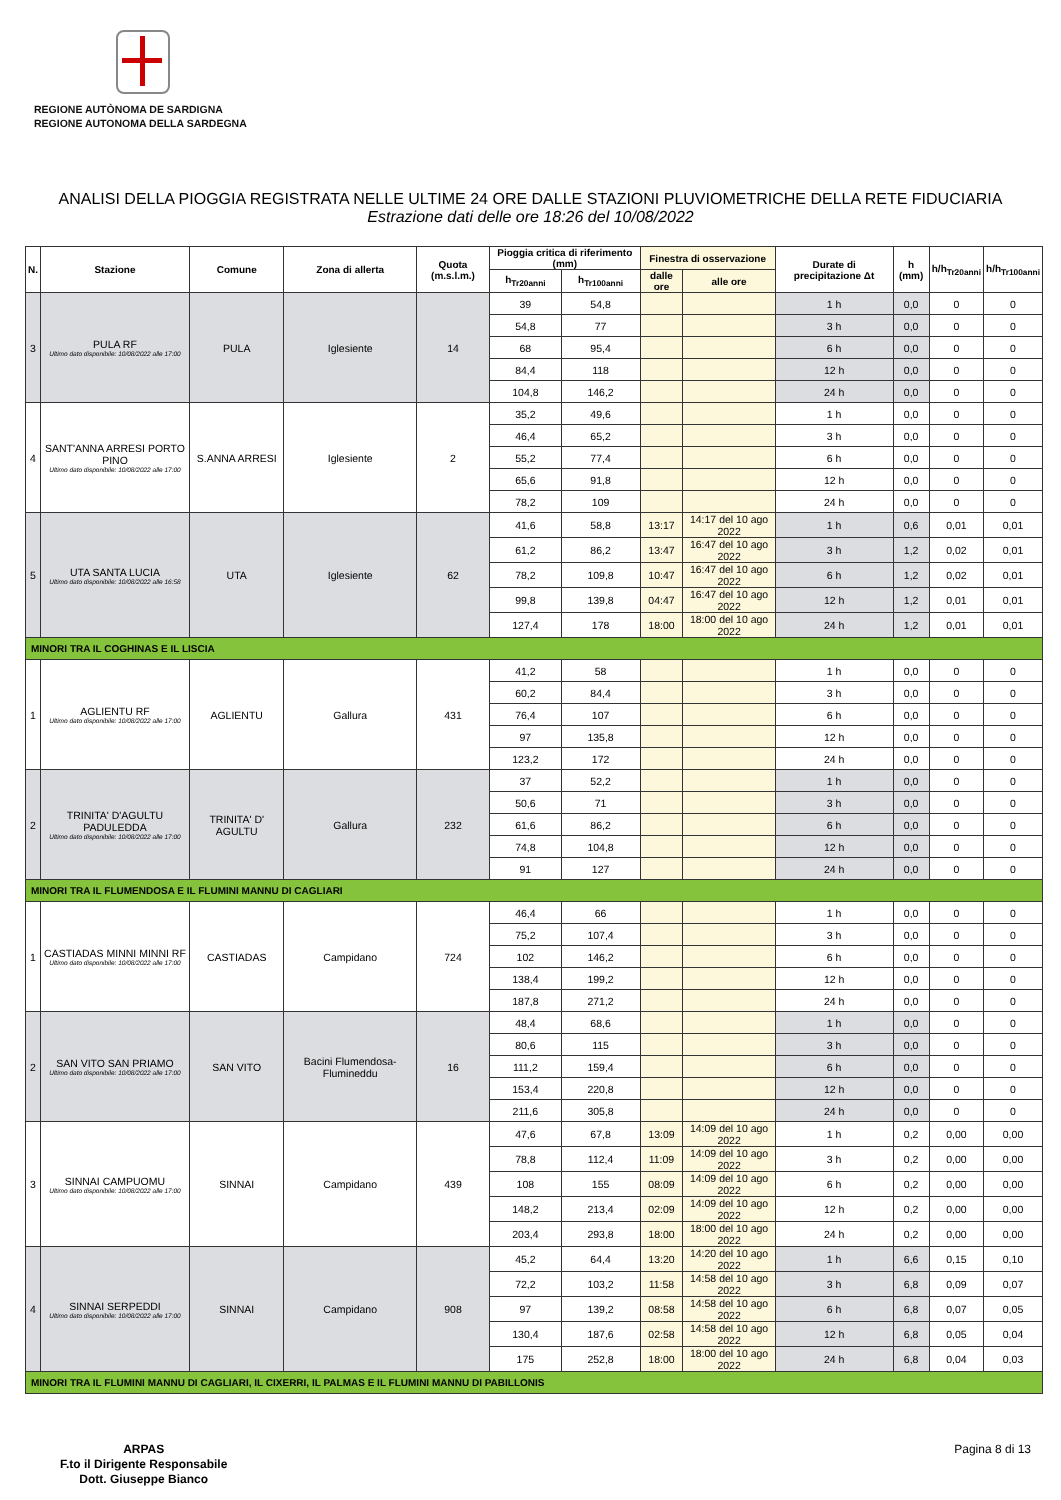REGIONE AUTÒNOMA DE SARDIGNA
REGIONE AUTONOMA DELLA SARDEGNA
ANALISI DELLA PIOGGIA REGISTRATA NELLE ULTIME 24 ORE DALLE STAZIONI PLUVIOMETRICHE DELLA RETE FIDUCIARIA
Estrazione dati delle ore 18:26 del 10/08/2022
| N. | Stazione | Comune | Zona di allerta | Quota (m.s.l.m.) | Pioggia critica di riferimento (mm) | | Finestra di osservazione | | Durate di precipitazione Δt | h (mm) | h/h<sub>Tr20anni</sub> | h/h<sub>Tr100anni</sub> |
| --- | --- | --- | --- | --- | --- | --- | --- | --- | --- | --- | --- | --- |
| | | | | | h<sub>Tr20anni</sub> | h<sub>Tr100anni</sub> | dalle ore | alle ore | | | | |
| 3 | PULA RF Ultimo dato disponibile: 10/08/2022 alle 17:00 | PULA | Iglesiente | 14 | 39 | 54,8 | | | 1 h | 0,0 | 0 | 0 |
| | | | | | 54,8 | 77 | | | 3 h | 0,0 | 0 | 0 |
| | | | | | 68 | 95,4 | | | 6 h | 0,0 | 0 | 0 |
| | | | | | 84,4 | 118 | | | 12 h | 0,0 | 0 | 0 |
| | | | | | 104,8 | 146,2 | | | 24 h | 0,0 | 0 | 0 |
| 4 | SANT'ANNA ARRESI PORTO PINO Ultimo dato disponibile: 10/08/2022 alle 17:00 | S.ANNA ARRESI | Iglesiente | 2 | 35,2 | 49,6 | | | 1 h | 0,0 | 0 | 0 |
| | | | | | 46,4 | 65,2 | | | 3 h | 0,0 | 0 | 0 |
| | | | | | 55,2 | 77,4 | | | 6 h | 0,0 | 0 | 0 |
| | | | | | 65,6 | 91,8 | | | 12 h | 0,0 | 0 | 0 |
| | | | | | 78,2 | 109 | | | 24 h | 0,0 | 0 | 0 |
| 5 | UTA SANTA LUCIA Ultimo dato disponibile: 10/08/2022 alle 16:58 | UTA | Iglesiente | 62 | 41,6 | 58,8 | 13:17 | 14:17 del 10 ago 2022 | 1 h | 0,6 | 0,01 | 0,01 |
| | | | | | 61,2 | 86,2 | 13:47 | 16:47 del 10 ago 2022 | 3 h | 1,2 | 0,02 | 0,01 |
| | | | | | 78,2 | 109,8 | 10:47 | 16:47 del 10 ago 2022 | 6 h | 1,2 | 0,02 | 0,01 |
| | | | | | 99,8 | 139,8 | 04:47 | 16:47 del 10 ago 2022 | 12 h | 1,2 | 0,01 | 0,01 |
| | | | | | 127,4 | 178 | 18:00 | 18:00 del 10 ago 2022 | 24 h | 1,2 | 0,01 | 0,01 |
| MINORI TRA IL COGHINAS E IL LISCIA | | | | | | | | | | | | |
| 1 | AGLIENTU RF Ultimo dato disponibile: 10/08/2022 alle 17:00 | AGLIENTU | Gallura | 431 | 41,2 | 58 | | | 1 h | 0,0 | 0 | 0 |
| | | | | | 60,2 | 84,4 | | | 3 h | 0,0 | 0 | 0 |
| | | | | | 76,4 | 107 | | | 6 h | 0,0 | 0 | 0 |
| | | | | | 97 | 135,8 | | | 12 h | 0,0 | 0 | 0 |
| | | | | | 123,2 | 172 | | | 24 h | 0,0 | 0 | 0 |
| 2 | TRINITA' D'AGULTU PADULEDDA Ultimo dato disponibile: 10/08/2022 alle 17:00 | TRINITA' D' AGULTU | Gallura | 232 | 37 | 52,2 | | | 1 h | 0,0 | 0 | 0 |
| | | | | | 50,6 | 71 | | | 3 h | 0,0 | 0 | 0 |
| | | | | | 61,6 | 86,2 | | | 6 h | 0,0 | 0 | 0 |
| | | | | | 74,8 | 104,8 | | | 12 h | 0,0 | 0 | 0 |
| | | | | | 91 | 127 | | | 24 h | 0,0 | 0 | 0 |
| MINORI TRA IL FLUMENDOSA E IL FLUMINI MANNU DI CAGLIARI | | | | | | | | | | | | |
| 1 | CASTIADAS MINNI MINNI RF Ultimo dato disponibile: 10/08/2022 alle 17:00 | CASTIADAS | Campidano | 724 | 46,4 | 66 | | | 1 h | 0,0 | 0 | 0 |
| | | | | | 75,2 | 107,4 | | | 3 h | 0,0 | 0 | 0 |
| | | | | | 102 | 146,2 | | | 6 h | 0,0 | 0 | 0 |
| | | | | | 138,4 | 199,2 | | | 12 h | 0,0 | 0 | 0 |
| | | | | | 187,8 | 271,2 | | | 24 h | 0,0 | 0 | 0 |
| 2 | SAN VITO SAN PRIAMO Ultimo dato disponibile: 10/08/2022 alle 17:00 | SAN VITO | Bacini Flumendosa-Flumineddu | 16 | 48,4 | 68,6 | | | 1 h | 0,0 | 0 | 0 |
| | | | | | 80,6 | 115 | | | 3 h | 0,0 | 0 | 0 |
| | | | | | 111,2 | 159,4 | | | 6 h | 0,0 | 0 | 0 |
| | | | | | 153,4 | 220,8 | | | 12 h | 0,0 | 0 | 0 |
| | | | | | 211,6 | 305,8 | | | 24 h | 0,0 | 0 | 0 |
| 3 | SINNAI CAMPUOMU Ultimo dato disponibile: 10/08/2022 alle 17:00 | SINNAI | Campidano | 439 | 47,6 | 67,8 | 13:09 | 14:09 del 10 ago 2022 | 1 h | 0,2 | 0,00 | 0,00 |
| | | | | | 78,8 | 112,4 | 11:09 | 14:09 del 10 ago 2022 | 3 h | 0,2 | 0,00 | 0,00 |
| | | | | | 108 | 155 | 08:09 | 14:09 del 10 ago 2022 | 6 h | 0,2 | 0,00 | 0,00 |
| | | | | | 148,2 | 213,4 | 02:09 | 14:09 del 10 ago 2022 | 12 h | 0,2 | 0,00 | 0,00 |
| | | | | | 203,4 | 293,8 | 18:00 | 18:00 del 10 ago 2022 | 24 h | 0,2 | 0,00 | 0,00 |
| 4 | SINNAI SERPEDDI Ultimo dato disponibile: 10/08/2022 alle 17:00 | SINNAI | Campidano | 908 | 45,2 | 64,4 | 13:20 | 14:20 del 10 ago 2022 | 1 h | 6,6 | 0,15 | 0,10 |
| | | | | | 72,2 | 103,2 | 11:58 | 14:58 del 10 ago 2022 | 3 h | 6,8 | 0,09 | 0,07 |
| | | | | | 97 | 139,2 | 08:58 | 14:58 del 10 ago 2022 | 6 h | 6,8 | 0,07 | 0,05 |
| | | | | | 130,4 | 187,6 | 02:58 | 14:58 del 10 ago 2022 | 12 h | 6,8 | 0,05 | 0,04 |
| | | | | | 175 | 252,8 | 18:00 | 18:00 del 10 ago 2022 | 24 h | 6,8 | 0,04 | 0,03 |
| MINORI TRA IL FLUMINI MANNU DI CAGLIARI, IL CIXERRI, IL PALMAS E IL FLUMINI MANNU DI PABILLONIS | | | | | | | | | | | | |
ARPAS
F.to il Dirigente Responsabile
Dott. Giuseppe Bianco
Pagina 8 di 13